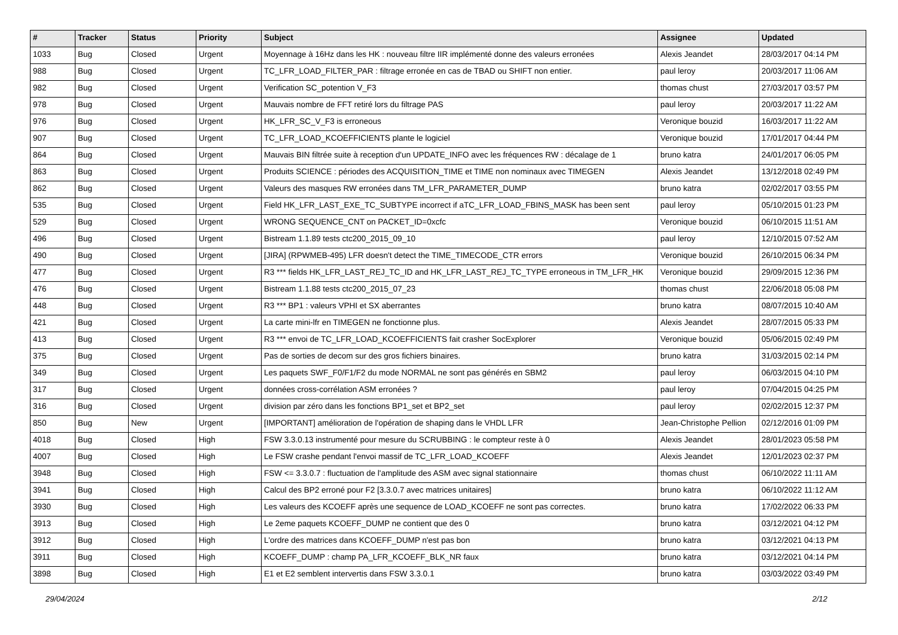| # | Tracker | Status | Priority | Subject | Assignee | Updated |
| --- | --- | --- | --- | --- | --- | --- |
| 1033 | Bug | Closed | Urgent | Moyennage à 16Hz dans les HK : nouveau filtre IIR implémenté donne des valeurs erronées | Alexis Jeandet | 28/03/2017 04:14 PM |
| 988 | Bug | Closed | Urgent | TC_LFR_LOAD_FILTER_PAR : filtrage erronée en cas de TBAD ou SHIFT non entier. | paul leroy | 20/03/2017 11:06 AM |
| 982 | Bug | Closed | Urgent | Verification SC_potention V_F3 | thomas chust | 27/03/2017 03:57 PM |
| 978 | Bug | Closed | Urgent | Mauvais nombre de FFT retiré lors du filtrage PAS | paul leroy | 20/03/2017 11:22 AM |
| 976 | Bug | Closed | Urgent | HK_LFR_SC_V_F3 is erroneous | Veronique bouzid | 16/03/2017 11:22 AM |
| 907 | Bug | Closed | Urgent | TC_LFR_LOAD_KCOEFFICIENTS plante le logiciel | Veronique bouzid | 17/01/2017 04:44 PM |
| 864 | Bug | Closed | Urgent | Mauvais BIN filtrée suite à reception d'un UPDATE_INFO avec les fréquences RW : décalage de 1 | bruno katra | 24/01/2017 06:05 PM |
| 863 | Bug | Closed | Urgent | Produits SCIENCE : périodes des ACQUISITION_TIME et TIME non nominaux avec TIMEGEN | Alexis Jeandet | 13/12/2018 02:49 PM |
| 862 | Bug | Closed | Urgent | Valeurs des masques RW erronées dans TM_LFR_PARAMETER_DUMP | bruno katra | 02/02/2017 03:55 PM |
| 535 | Bug | Closed | Urgent | Field HK_LFR_LAST_EXE_TC_SUBTYPE incorrect if aTC_LFR_LOAD_FBINS_MASK has been sent | paul leroy | 05/10/2015 01:23 PM |
| 529 | Bug | Closed | Urgent | WRONG SEQUENCE_CNT on PACKET_ID=0xcfc | Veronique bouzid | 06/10/2015 11:51 AM |
| 496 | Bug | Closed | Urgent | Bistream 1.1.89 tests ctc200_2015_09_10 | paul leroy | 12/10/2015 07:52 AM |
| 490 | Bug | Closed | Urgent | [JIRA] (RPWMEB-495) LFR doesn't detect the TIME_TIMECODE_CTR errors | Veronique bouzid | 26/10/2015 06:34 PM |
| 477 | Bug | Closed | Urgent | R3 *** fields HK_LFR_LAST_REJ_TC_ID and HK_LFR_LAST_REJ_TC_TYPE erroneous in TM_LFR_HK | Veronique bouzid | 29/09/2015 12:36 PM |
| 476 | Bug | Closed | Urgent | Bistream 1.1.88 tests ctc200_2015_07_23 | thomas chust | 22/06/2018 05:08 PM |
| 448 | Bug | Closed | Urgent | R3 *** BP1 : valeurs VPHI et SX aberrantes | bruno katra | 08/07/2015 10:40 AM |
| 421 | Bug | Closed | Urgent | La carte mini-lfr en TIMEGEN ne fonctionne plus. | Alexis Jeandet | 28/07/2015 05:33 PM |
| 413 | Bug | Closed | Urgent | R3 *** envoi de TC_LFR_LOAD_KCOEFFICIENTS fait crasher SocExplorer | Veronique bouzid | 05/06/2015 02:49 PM |
| 375 | Bug | Closed | Urgent | Pas de sorties de decom sur des gros fichiers binaires. | bruno katra | 31/03/2015 02:14 PM |
| 349 | Bug | Closed | Urgent | Les paquets SWF_F0/F1/F2 du mode NORMAL ne sont pas générés en SBM2 | paul leroy | 06/03/2015 04:10 PM |
| 317 | Bug | Closed | Urgent | données cross-corrélation ASM erronées ? | paul leroy | 07/04/2015 04:25 PM |
| 316 | Bug | Closed | Urgent | division par zéro dans les fonctions BP1_set et BP2_set | paul leroy | 02/02/2015 12:37 PM |
| 850 | Bug | New | Urgent | [IMPORTANT] amélioration de l'opération de shaping dans le VHDL LFR | Jean-Christophe Pellion | 02/12/2016 01:09 PM |
| 4018 | Bug | Closed | High | FSW 3.3.0.13 instrumenté pour mesure du SCRUBBING : le compteur reste à 0 | Alexis Jeandet | 28/01/2023 05:58 PM |
| 4007 | Bug | Closed | High | Le FSW crashe pendant l'envoi massif de TC_LFR_LOAD_KCOEFF | Alexis Jeandet | 12/01/2023 02:37 PM |
| 3948 | Bug | Closed | High | FSW <= 3.3.0.7 : fluctuation de l'amplitude des ASM avec signal stationnaire | thomas chust | 06/10/2022 11:11 AM |
| 3941 | Bug | Closed | High | Calcul des BP2 erroné pour F2 [3.3.0.7 avec matrices unitaires] | bruno katra | 06/10/2022 11:12 AM |
| 3930 | Bug | Closed | High | Les valeurs des KCOEFF après une sequence de LOAD_KCOEFF ne sont pas correctes. | bruno katra | 17/02/2022 06:33 PM |
| 3913 | Bug | Closed | High | Le 2eme paquets KCOEFF_DUMP ne contient que des 0 | bruno katra | 03/12/2021 04:12 PM |
| 3912 | Bug | Closed | High | L'ordre des matrices dans KCOEFF_DUMP n'est pas bon | bruno katra | 03/12/2021 04:13 PM |
| 3911 | Bug | Closed | High | KCOEFF_DUMP : champ PA_LFR_KCOEFF_BLK_NR faux | bruno katra | 03/12/2021 04:14 PM |
| 3898 | Bug | Closed | High | E1 et E2 semblent intervertis dans FSW 3.3.0.1 | bruno katra | 03/03/2022 03:49 PM |
29/04/2024 2/12